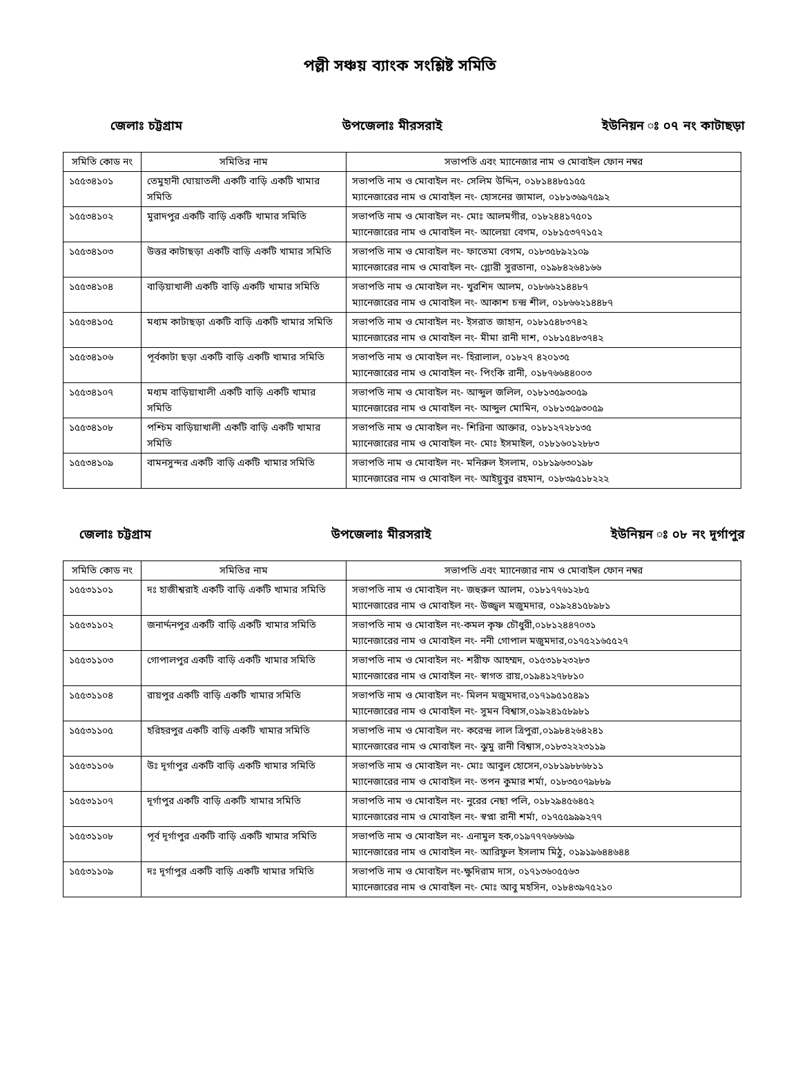পল্লী সঞ্চয় ব্যাংক সংশ্লিষ্ট সমিতি
জেলাঃ চট্টগ্রাম উপজেলাঃ মীরসরাই ইউনিয়ন ঃ ০৭ নং কাটাছড়া
| সমিতি কোড নং | সমিতির নাম | সভাপতি এবং ম্যানেজার নাম ও মোবাইল ফোন নম্বর |
| --- | --- | --- |
| ১৫৫৩৪১০১ | তেমুহানী ঘোয়াতলী একটি বাড়ি একটি খামার সমিতি | সভাপতি নাম ও মোবাইল নং- সেলিম উদ্দিন, ০১৮১৪৪৮৫১৫৫ ম্যানেজারের নাম ও মোবাইল নং- হোসনের জামাল, ০১৮১৩৬৯৭৫৯২ |
| ১৫৫৩৪১০২ | মুরাদপুর একটি বাড়ি একটি খামার সমিতি | সভাপতি নাম ও মোবাইল নং- মোঃ আলমগীর, ০১৮২৪৪১৭৫০১ ম্যানেজারের নাম ও মোবাইল নং- আলেয়া বেগম, ০১৮১৫৩৭৭১৫২ |
| ১৫৫৩৪১০৩ | উত্তর কাটাছড়া একটি বাড়ি একটি খামার সমিতি | সভাপতি নাম ও মোবাইল নং- ফাতেমা বেগম, ০১৮৩৫৮৯২১০৯ ম্যানেজারের নাম ও মোবাইল নং- গ্লোরী সুরতানা, ০১৯৮৪২৬৪১৬৬ |
| ১৫৫৩৪১০৪ | বাড়িয়াখালী একটি বাড়ি একটি খামার সমিতি | সভাপতি নাম ও মোবাইল নং- খুরশিদ আলম, ০১৮৬৬২১৪৪৮৭ ম্যানেজারের নাম ও মোবাইল নং- আকাশ চন্দ্র শীল, ০১৮৬৬২১৪৪৮৭ |
| ১৫৫৩৪১০৫ | মধ্যম কাটাছড়া একটি বাড়ি একটি খামার সমিতি | সভাপতি নাম ও মোবাইল নং- ইসরাত জাহান, ০১৮১৫৪৮৩৭৪২ ম্যানেজারের নাম ও মোবাইল নং- মীমা রানী দাশ, ০১৮১৫৪৮৩৭৪২ |
| ১৫৫৩৪১০৬ | পূর্বকাটা ছড়া একটি বাড়ি একটি খামার সমিতি | সভাপতি নাম ও মোবাইল নং- হিরালাল, ০১৮২৭ ৪২০১৩৫ ম্যানেজারের নাম ও মোবাইল নং- পিংকি রানী, ০১৮৭৬৬৪৪০০৩ |
| ১৫৫৩৪১০৭ | মধ্যম বাড়িয়াখালী একটি বাড়ি একটি খামার সমিতি | সভাপতি নাম ও মোবাইল নং- আব্দুল জলিল, ০১৮১৩৫৯৩০৫৯ ম্যানেজারের নাম ও মোবাইল নং- আব্দুল মোমিন, ০১৮১৩৫৯৩০৫৯ |
| ১৫৫৩৪১০৮ | পশ্চিম বাড়িয়াখালী একটি বাড়ি একটি খামার সমিতি | সভাপতি নাম ও মোবাইল নং- শিরিনা আক্তার, ০১৮১২৭২৮১৩৫ ম্যানেজারের নাম ও মোবাইল নং- মোঃ ইসমাইল, ০১৮১৬০১২৮৮৩ |
| ১৫৫৩৪১০৯ | বামনসুন্দর একটি বাড়ি একটি খামার সমিতি | সভাপতি নাম ও মোবাইল নং- মনিরুল ইসলাম, ০১৮১৯৬৩০১৯৮ ম্যানেজারের নাম ও মোবাইল নং- আইয়ুবুর রহমান, ০১৮৩৯৫১৮২২২ |
জেলাঃ চট্টগ্রাম উপজেলাঃ মীরসরাই ইউনিয়ন ঃ ০৮ নং দূর্গাপুর
| সমিতি কোড নং | সমিতির নাম | সভাপতি এবং ম্যানেজার নাম ও মোবাইল ফোন নম্বর |
| --- | --- | --- |
| ১৫৫৩১১০১ | দঃ হাজীশ্বরাই একটি বাড়ি একটি খামার সমিতি | সভাপতি নাম ও মোবাইল নং- জহুরুল আলম, ০১৮১৭৭৬১২৮৫ ম্যানেজারের নাম ও মোবাইল নং- উজ্জ্বল মজুমদার, ০১৯২৪১৫৮৯৮১ |
| ১৫৫৩১১০২ | জনার্দ্দনপুর একটি বাড়ি একটি খামার সমিতি | সভাপতি নাম ও মোবাইল নং-কমল কৃষ্ণ চৌধুরী,০১৮১২৪৪৭০৩১ ম্যানেজারের নাম ও মোবাইল নং- ননী গোপাল মজুমদার,০১৭৫২১৬৫৫২৭ |
| ১৫৫৩১১০৩ | গোপালপুর একটি বাড়ি একটি খামার সমিতি | সভাপতি নাম ও মোবাইল নং- শরীফ আহম্মদ, ০১৫৩১৮২৩২৮৩ ম্যানেজারের নাম ও মোবাইল নং- স্বাগত রায়,০১৯৪১২৭৮৮১০ |
| ১৫৫৩১১০৪ | রায়পুর একটি বাড়ি একটি খামার সমিতি | সভাপতি নাম ও মোবাইল নং- মিলন মজুমদার,০১৭১৯৫১৫৪৯১ ম্যানেজারের নাম ও মোবাইল নং- সুমন বিশ্বাস,০১৯২৪১৫৮৯৮১ |
| ১৫৫৩১১০৫ | হরিহরপুর একটি বাড়ি একটি খামার সমিতি | সভাপতি নাম ও মোবাইল নং- করেন্দ্র লাল ত্রিপুরা,০১৯৮৪২৬৪২৪১ ম্যানেজারের নাম ও মোবাইল নং- ঝুমু রানী বিশ্বাস,০১৮৩২২২৩১১৯ |
| ১৫৫৩১১০৬ | উঃ দূর্গাপুর একটি বাড়ি একটি খামার সমিতি | সভাপতি নাম ও মোবাইল নং- মোঃ আবুল হোসেন,০১৮১৯৮৮৬৮১১ ম্যানেজারের নাম ও মোবাইল নং- তপন কুমার শর্মা, ০১৮৩৫০৭৯৮৮৯ |
| ১৫৫৩১১০৭ | দূর্গাপুর একটি বাড়ি একটি খামার সমিতি | সভাপতি নাম ও মোবাইল নং- নুরের নেছা পলি, ০১৮২৯৪৫৬৪৫২ ম্যানেজারের নাম ও মোবাইল নং- স্বপ্না রানী শর্মা, ০১৭৫৫৯৯৯২৭৭ |
| ১৫৫৩১১০৮ | পূর্ব দূর্গাপুর একটি বাড়ি একটি খামার সমিতি | সভাপতি নাম ও মোবাইল নং- এনামুল হক,০১৯৭৭৭৬৬৬৬৯ ম্যানেজারের নাম ও মোবাইল নং- আরিফুল ইসলাম মিঠু, ০১৯১৯৬৪৪৬৪৪ |
| ১৫৫৩১১০৯ | দঃ দূর্গাপুর একটি বাড়ি একটি খামার সমিতি | সভাপতি নাম ও মোবাইল নং-ক্ষুদিরাম দাস, ০১৭১৩৬০৫৫৬৩ ম্যানেজারের নাম ও মোবাইল নং- মোঃ আবু মহসিন, ০১৮৪৩৯৭৫২১০ |